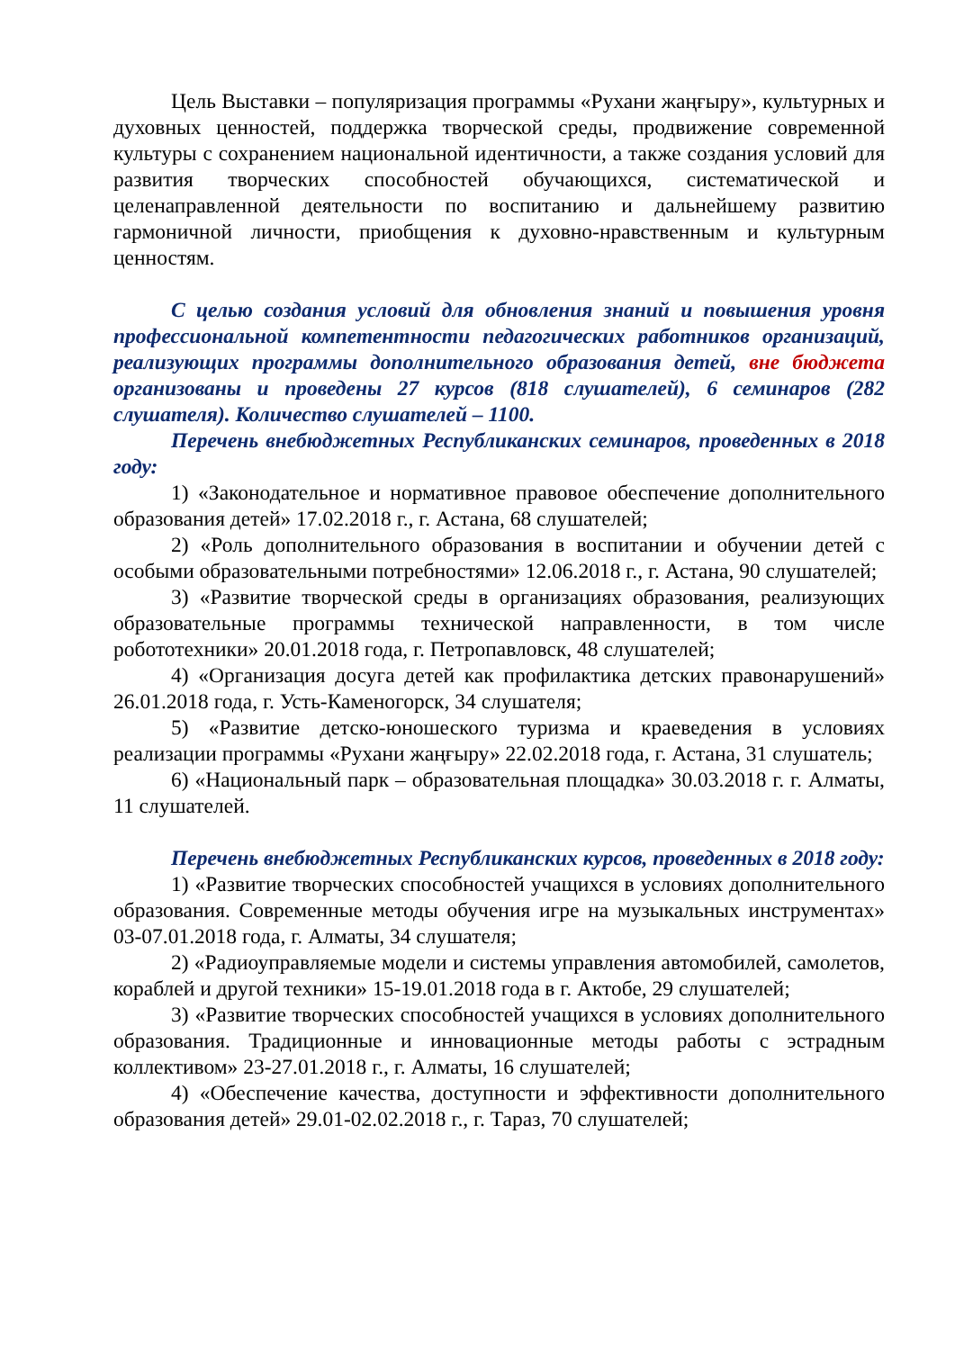Цель Выставки – популяризация программы «Рухани жаңғыру», культурных и духовных ценностей, поддержка творческой среды, продвижение современной культуры с сохранением национальной идентичности, а также создания условий для развития творческих способностей обучающихся, систематической и целенаправленной деятельности по воспитанию и дальнейшему развитию гармоничной личности, приобщения к духовно-нравственным и культурным ценностям.
С целью создания условий для обновления знаний и повышения уровня профессиональной компетентности педагогических работников организаций, реализующих программы дополнительного образования детей, вне бюджета организованы и проведены 27 курсов (818 слушателей), 6 семинаров (282 слушателя). Количество слушателей – 1100.
Перечень внебюджетных Республиканских семинаров, проведенных в 2018 году:
1) «Законодательное и нормативное правовое обеспечение дополнительного образования детей» 17.02.2018 г., г. Астана, 68 слушателей;
2) «Роль дополнительного образования в воспитании и обучении детей с особыми образовательными потребностями» 12.06.2018 г., г. Астана, 90 слушателей;
3) «Развитие творческой среды в организациях образования, реализующих образовательные программы технической направленности, в том числе робототехники» 20.01.2018 года, г. Петропавловск, 48 слушателей;
4) «Организация досуга детей как профилактика детских правонарушений» 26.01.2018 года, г. Усть-Каменогорск, 34 слушателя;
5) «Развитие детско-юношеского туризма и краеведения в условиях реализации программы «Рухани жаңғыру» 22.02.2018 года, г. Астана, 31 слушатель;
6) «Национальный парк – образовательная площадка» 30.03.2018 г. г. Алматы, 11 слушателей.
Перечень внебюджетных Республиканских курсов, проведенных в 2018 году:
1) «Развитие творческих способностей учащихся в условиях дополнительного образования. Современные методы обучения игре на музыкальных инструментах» 03-07.01.2018 года, г. Алматы, 34 слушателя;
2) «Радиоуправляемые модели и системы управления автомобилей, самолетов, кораблей и другой техники» 15-19.01.2018 года в г. Актобе, 29 слушателей;
3) «Развитие творческих способностей учащихся в условиях дополнительного образования. Традиционные и инновационные методы работы с эстрадным коллективом» 23-27.01.2018 г., г. Алматы, 16 слушателей;
4) «Обеспечение качества, доступности и эффективности дополнительного образования детей» 29.01-02.02.2018 г., г. Тараз, 70 слушателей;